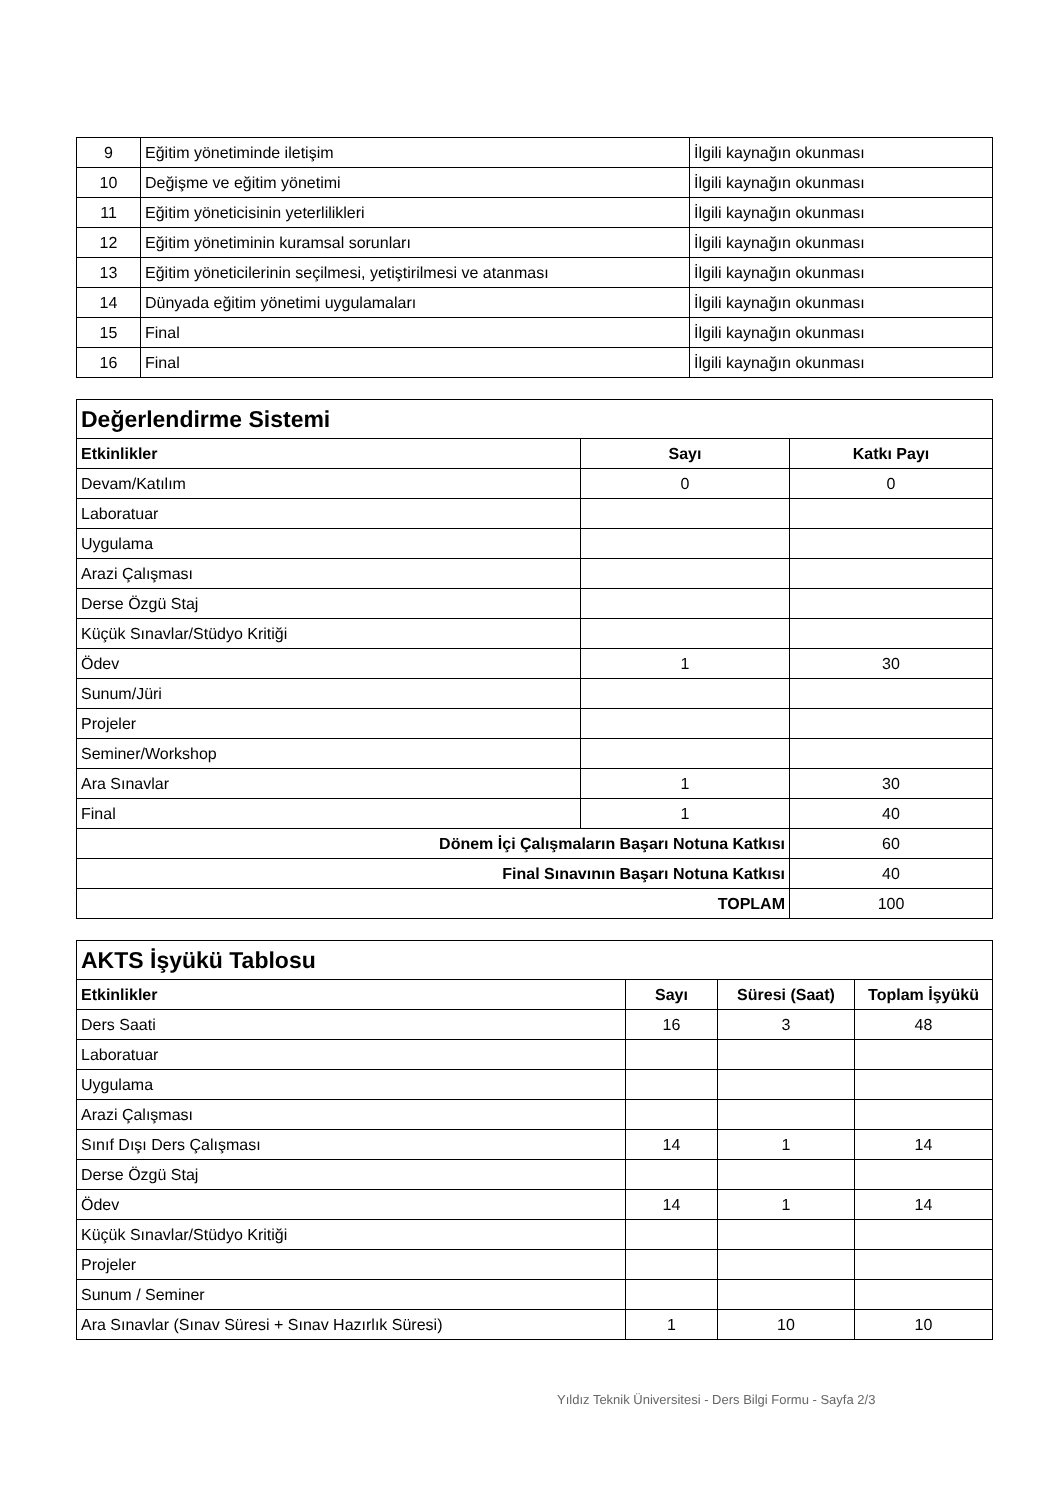| 9 | Eğitim yönetiminde iletişim | İlgili kaynağın okunması |
| 10 | Değişme ve eğitim yönetimi | İlgili kaynağın okunması |
| 11 | Eğitim yöneticisinin yeterlilikleri | İlgili kaynağın okunması |
| 12 | Eğitim yönetiminin kuramsal sorunları | İlgili kaynağın okunması |
| 13 | Eğitim yöneticilerinin seçilmesi, yetiştirilmesi ve atanması | İlgili kaynağın okunması |
| 14 | Dünyada eğitim yönetimi uygulamaları | İlgili kaynağın okunması |
| 15 | Final | İlgili kaynağın okunması |
| 16 | Final | İlgili kaynağın okunması |
| Değerlendirme Sistemi | | |
| Etkinlikler | Sayı | Katkı Payı |
| Devam/Katılım | 0 | 0 |
| Laboratuar | | |
| Uygulama | | |
| Arazi Çalışması | | |
| Derse Özgü Staj | | |
| Küçük Sınavlar/Stüdyo Kritiği | | |
| Ödev | 1 | 30 |
| Sunum/Jüri | | |
| Projeler | | |
| Seminer/Workshop | | |
| Ara Sınavlar | 1 | 30 |
| Final | 1 | 40 |
| Dönem İçi Çalışmaların Başarı Notuna Katkısı | | 60 |
| Final Sınavının Başarı Notuna Katkısı | | 40 |
| TOPLAM | | 100 |
| AKTS İşyükü Tablosu | | | |
| Etkinlikler | Sayı | Süresi (Saat) | Toplam İşyükü |
| Ders Saati | 16 | 3 | 48 |
| Laboratuar | | | |
| Uygulama | | | |
| Arazi Çalışması | | | |
| Sınıf Dışı Ders Çalışması | 14 | 1 | 14 |
| Derse Özgü Staj | | | |
| Ödev | 14 | 1 | 14 |
| Küçük Sınavlar/Stüdyo Kritiği | | | |
| Projeler | | | |
| Sunum / Seminer | | | |
| Ara Sınavlar (Sınav Süresi + Sınav Hazırlık Süresi) | 1 | 10 | 10 |
Yıldız Teknik Üniversitesi - Ders Bilgi Formu - Sayfa 2/3